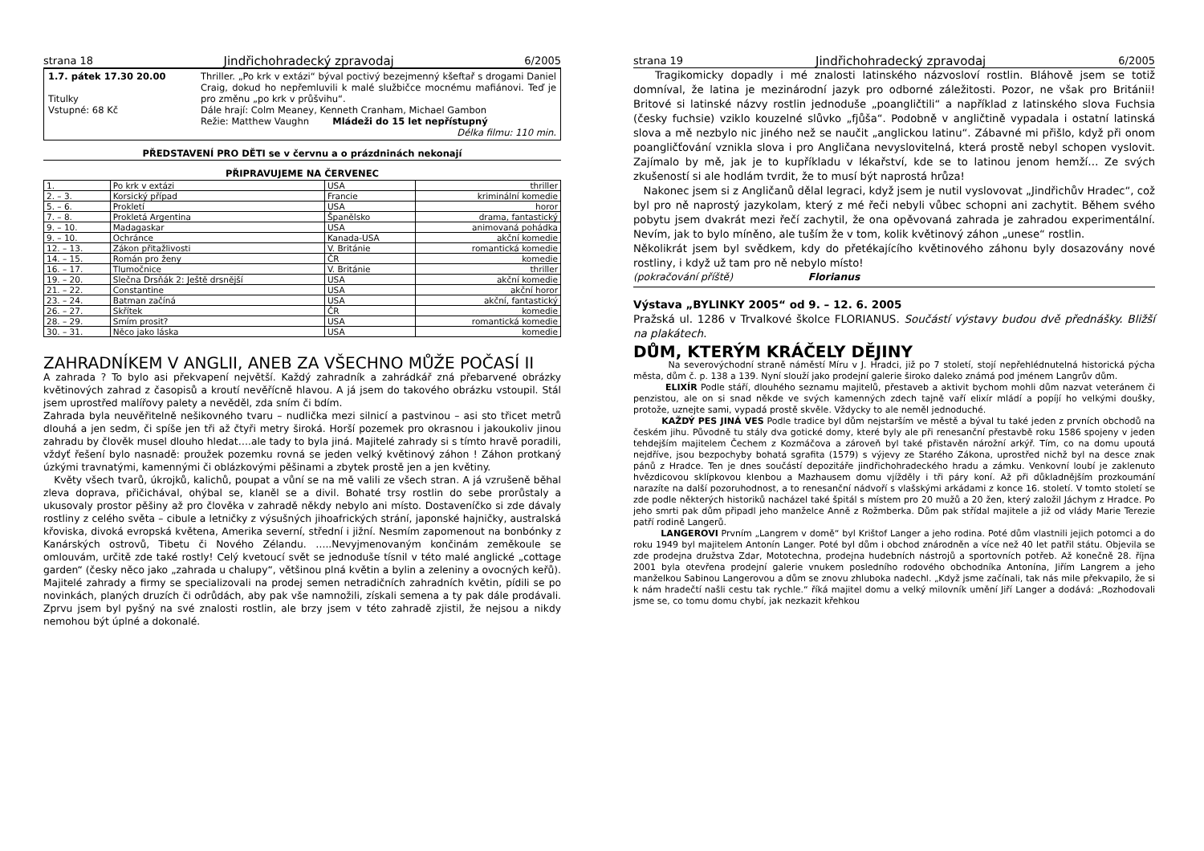strana 18 Jindřichohradecký zpravodaj 6/2005
1.7. pátek 17.30 20.00
Titulky
Vstupné: 68 Kč
Thriller. „Po krk v extázi“ býval poctivý bezejmenný kšeftař s drogami Daniel Craig, dokud ho nepřemluvili k malé službičce mocnému mafiánovi. Teď je pro změnu „po krk v průšvihu“.
Dále hrají: Colm Meaney, Kenneth Cranham, Michael Gambon
Režie: Matthew Vaughn Mládeži do 15 let nepřístupný
Délka filmu: 110 min.
PŘEDSTAVENÍ PRO DĚTI se v červnu a o prázdninách nekonají
PŘIPRAVUJEME NA ČERVENEC
| 1. | Po krk v extázi | USA | thriller |
| 2. – 3. | Korsický případ | Francie | kriminální komedie |
| 5. – 6. | Prokletí | USA | horor |
| 7. – 8. | Prokletá Argentina | Španělsko | drama, fantastický |
| 9. – 10. | Madagaskar | USA | animovaná pohádka |
| 9. – 10. | Ochránce | Kanada-USA | akční komedie |
| 12. – 13. | Zákon přitažlivosti | V. Británie | romantická komedie |
| 14. – 15. | Román pro ženy | ČR | komedie |
| 16. – 17. | Tlumočnice | V. Británie | thriller |
| 19. – 20. | Slečna Drsňák 2: Ještě drsnější | USA | akční komedie |
| 21. – 22. | Constantine | USA | akční horor |
| 23. – 24. | Batman začíná | USA | akční, fantastický |
| 26. – 27. | Skřítek | ČR | komedie |
| 28. – 29. | Smím prosit? | USA | romantická komedie |
| 30. – 31. | Něco jako láska | USA | komedie |
ZAHRADNÍKEM V ANGLII, ANEB ZA VŠECHNO MŮŽE POČASÍ II
A zahrada ? To bylo asi překvapení největší. Každý zahradník a zahrádkář zná přebarvené obrázky květinových zahrad z časopisů a kroutí nevěřícně hlavou. A já jsem do takového obrázku vstoupil. Stál jsem uprostřed malířovy palety a nevěděl, zda sním či bdím.
Zahrada byla neuvěřitelně nešikovného tvaru – nudlička mezi silnicí a pastvinou – asi sto třicet metrů dlouhá a jen sedm, či spíše jen tři až čtyři metry široká. Horší pozemek pro okrasnou i jakoukoliv jinou zahradu by člověk musel dlouho hledat….ale tady to byla jiná. Majitelé zahrady si s tímto hravě poradili, vždyť řešení bylo nasnadě: proužek pozemku rovná se jeden velký květinový záhon ! Záhon protkaný úzkými travnatými, kamennými či oblázkovými pěšinami a zbytek prostě jen a jen květiny.
Květy všech tvarů, úkrojků, kalichů, poupat a vůní se na mě valili ze všech stran. A já vzrušeně běhal zleva doprava, přičichával, ohýbal se, klaněl se a divil. Bohaté trsy rostlin do sebe prorůstaly a ukusovaly prostor pěšiny až pro člověka v zahradě někdy nebylo ani místo. Dostaveníčko si zde dávaly rostliny z celého světa – cibule a letničky z výsušných jihoafrických strání, japonské hajničky, australská křoviska, divoká evropská květena, Amerika severní, střední i jižní. Nesmím zapomenout na bonbónky z Kanárských ostrovů, Tibetu či Nového Zélandu. …..Nevyjmenovaným končinám zeměkoule se omlouvám, určitě zde také rostly! Celý kvetoucí svět se jednoduše tísnil v této malé anglické „cottage garden“ (česky něco jako „zahrada u chalupy“, většinou plná květin a bylin a zeleniny a ovocných keřů). Majitelé zahrady a firmy se specializovali na prodej semen netradičních zahradních květin, pídili se po novinkách, planých druzích či odrůdách, aby pak vše namnožili, získali semena a ty pak dále prodávali. Zprvu jsem byl pyšný na své znalosti rostlin, ale brzy jsem v této zahradě zjistil, že nejsou a nikdy nemohou být úplné a dokonalé.
strana 19 Jindřichohradecký zpravodaj 6/2005
Tragikomicky dopadly i mé znalosti latinského názvosloví rostlin. Bláhově jsem se totiž domníval, že latina je mezinárodní jazyk pro odborné záležitosti. Pozor, ne však pro Británii! Britové si latinské názvy rostlin jednoduše „poangličtili“ a například z latinského slova Fuchsia (česky fuchsie) vziklo kouzelné slůvko „fjůša“. Podobně v angličtině vypadala i ostatní latinská slova a mě nezbylo nic jiného než se naučit „anglickou latinu“. Zábavné mi přišlo, když při onom poangličťování vznikla slova i pro Angličana nevyslovitelná, která prostě nebyl schopen vyslovit. Zajímalo by mě, jak je to kupříkladu v lékařství, kde se to latinou jenom hemží… Ze svých zkušeností si ale hodlám tvrdit, že to musí být naprostá hrůza!
Nakonec jsem si z Angličanů dělal legraci, když jsem je nutil vyslovovat „Jindřichův Hradec“, což byl pro ně naprostý jazykolam, který z mé řeči nebyli vůbec schopni ani zachytit. Během svého pobytu jsem dvakrát mezi řečí zachytil, že ona opěvovaná zahrada je zahradou experimentální. Nevím, jak to bylo míněno, ale tuším že v tom, kolik květinový záhon „unese“ rostlin.
Několikrát jsem byl svědkem, kdy do přetékajícího květinového záhonu byly dosazovány nové rostliny, i když už tam pro ně nebylo místo!
(pokračování příště) Florianus
Výstava „BYLINKY 2005“ od 9. – 12. 6. 2005
Pražská ul. 1286 v Trvalkové školce FLORIANUS. Součástí výstavy budou dvě přednášky. Bližší na plakátech.
DŮM, KTERÝM KRÁČELY DĚJINY
Na severovýchodní straně náměstí Míru v J. Hradci, již po 7 století, stojí nepřehlédnutelná historická pýcha města, dům č. p. 138 a 139. Nyní slouží jako prodejní galerie široko daleko známá pod jménem Langrův dům.
ELIXÍR Podle stáří, dlouhého seznamu majitelů, přestaveb a aktivit bychom mohli dům nazvat veteránem či penzistou, ale on si snad někde ve svých kamenných zdech tajně vaří elixír mládí a popíjí ho velkými doušky, protože, uznejte sami, vypadá prostě skvěle. Vždycky to ale neměl jednoduché.
KAŽDÝ PES JINÁ VES Podle tradice byl dům nejstarším ve městě a býval tu také jeden z prvních obchodů na českém jihu. Původně tu stály dva gotické domy, které byly ale při renesanční přestavbě roku 1586 spojeny v jeden tehdejším majitelem Čechem z Kozmáčova a zároveň byl také přistavěn nárožní arkýř. Tím, co na domu upoutá nejdříve, jsou bezpochyby bohatá sgrafita (1579) s výjevy ze Starého Zákona, uprostřed nichž byl na desce znak pánů z Hradce. Ten je dnes součástí depozitáře jindřichohradeckého hradu a zámku. Venkovní loubí je zaklenuto hvězdicovou sklípkovou klenbou a Mazhausem domu vjížděly i tři páry koní. Až při důkladnějším prozkoumání narazíte na další pozoruhodnost, a to renesanční nádvoří s vlašskými arkádami z konce 16. století. V tomto století se zde podle některých historiků nacházel také špitál s místem pro 20 mužů a 20 žen, který založil Jáchym z Hradce. Po jeho smrti pak dům připadl jeho manželce Anně z Rožmberka. Dům pak střídal majitele a již od vlády Marie Terezie patří rodině Langerů.
LANGEROVI Prvním „Langrem v domě“ byl Krištof Langer a jeho rodina. Poté dům vlastnili jejich potomci a do roku 1949 byl majitelem Antonín Langer. Poté byl dům i obchod znárodněn a více než 40 let patřil státu. Objevila se zde prodejna družstva Zdar, Mototechna, prodejna hudebních nástrojů a sportovních potřeb. Až konečně 28. října 2001 byla otevřena prodejní galerie vnukem posledního rodového obchodníka Antonína, Jiřím Langrem a jeho manželkou Sabinou Langerovou a dům se znovu zhluboka nadechl. „Když jsme začínali, tak nás mile překvapilo, že si k nám hradečtí našli cestu tak rychle.“ říká majitel domu a velký milovník umění Jiří Langer a dodává: „Rozhodovali jsme se, co tomu domu chybí, jak nezkazit křehkou